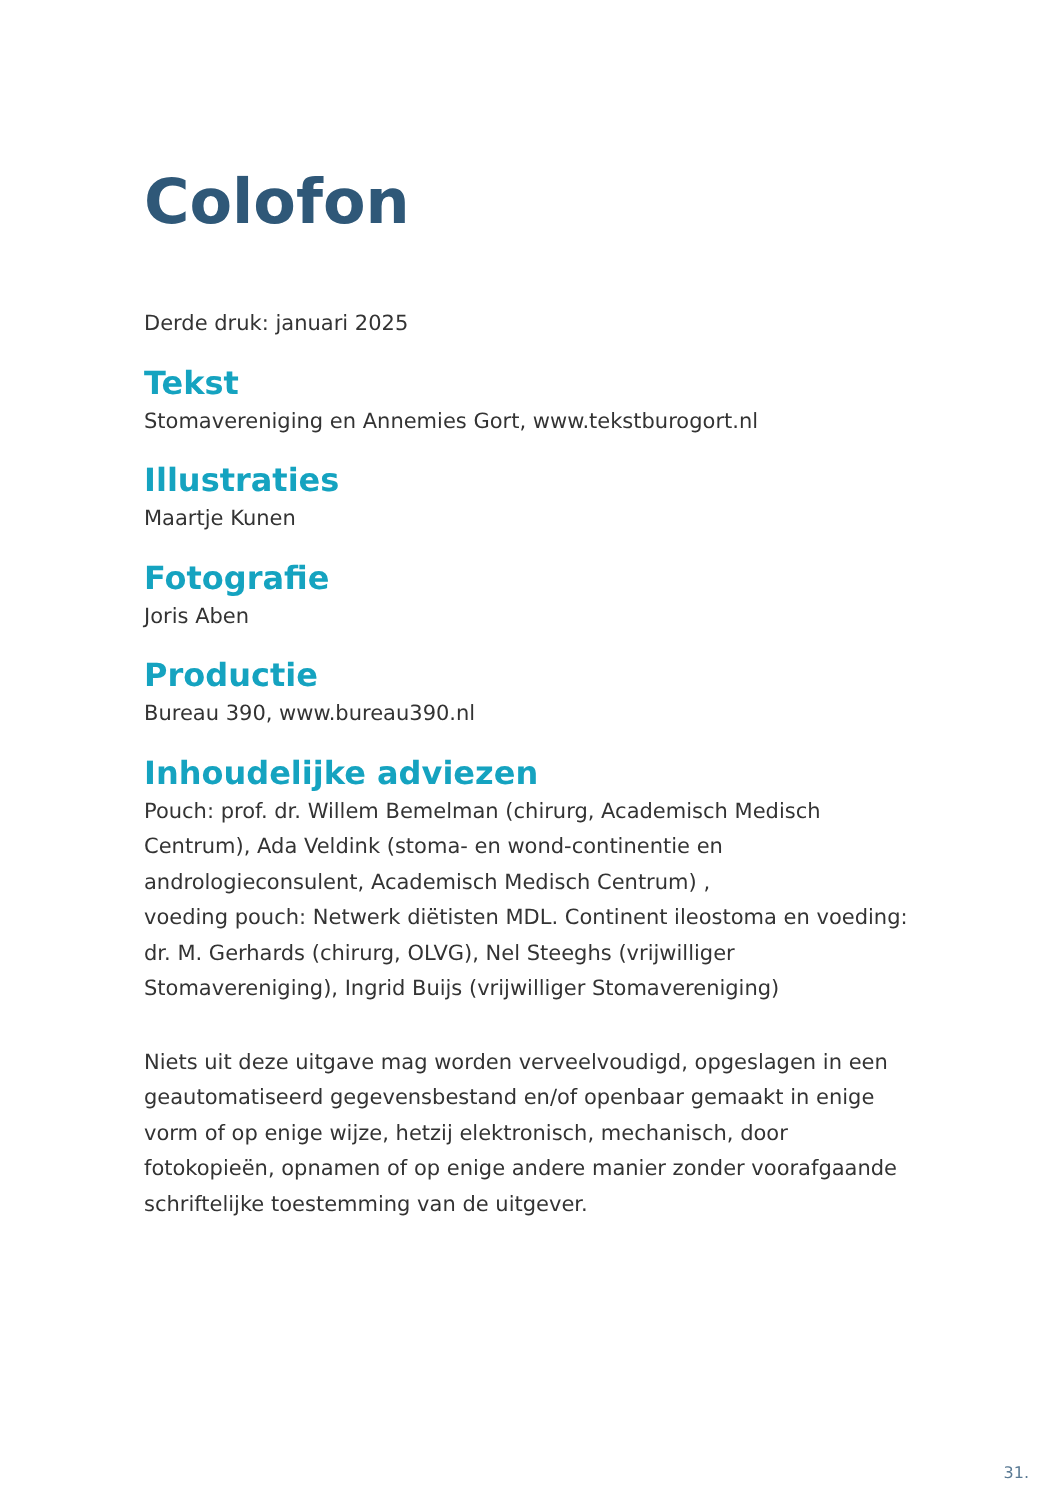Colofon
Derde druk: januari 2025
Tekst
Stomavereniging en Annemies Gort, www.tekstburogort.nl
Illustraties
Maartje Kunen
Fotografie
Joris Aben
Productie
Bureau 390, www.bureau390.nl
Inhoudelijke adviezen
Pouch: prof. dr. Willem Bemelman (chirurg, Academisch Medisch Centrum), Ada Veldink (stoma- en wond-continentie en andrologieconsulent, Academisch Medisch Centrum) ,
voeding pouch: Netwerk diëtisten MDL. Continent ileostoma en voeding: dr. M. Gerhards (chirurg, OLVG), Nel Steeghs (vrijwilliger Stomavereniging), Ingrid Buijs (vrijwilliger Stomavereniging)
Niets uit deze uitgave mag worden verveelvoudigd, opgeslagen in een geautomatiseerd gegevensbestand en/of openbaar gemaakt in enige vorm of op enige wijze, hetzij elektronisch, mechanisch, door fotokopieën, opnamen of op enige andere manier zonder voorafgaande schriftelijke toestemming van de uitgever.
31.